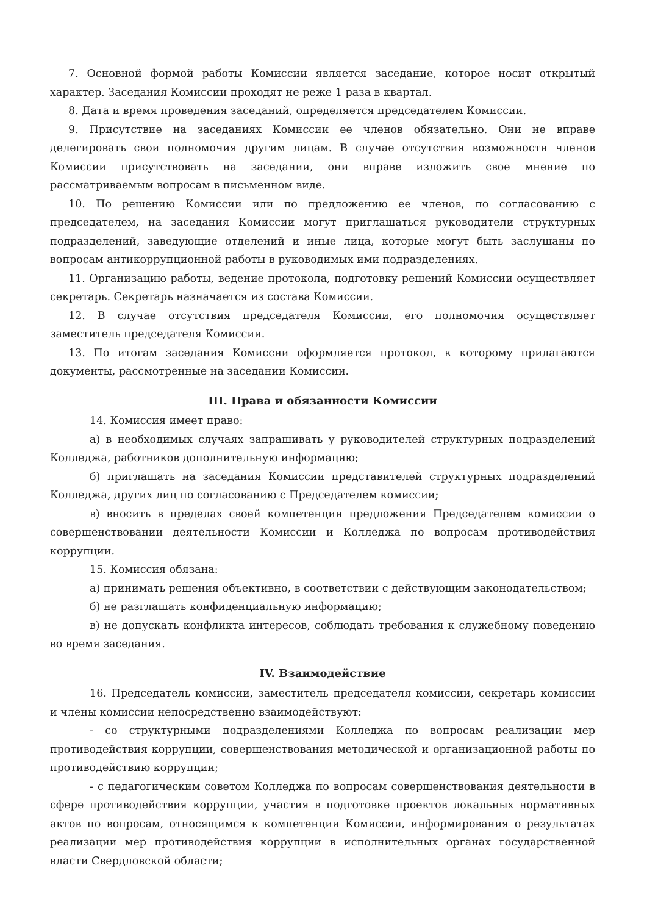7. Основной формой работы Комиссии является заседание, которое носит открытый характер. Заседания Комиссии проходят не реже 1 раза в квартал.
8. Дата и время проведения заседаний, определяется председателем Комиссии.
9. Присутствие на заседаниях Комиссии ее членов обязательно. Они не вправе делегировать свои полномочия другим лицам. В случае отсутствия возможности членов Комиссии присутствовать на заседании, они вправе изложить свое мнение по рассматриваемым вопросам в письменном виде.
10. По решению Комиссии или по предложению ее членов, по согласованию с председателем, на заседания Комиссии могут приглашаться руководители структурных подразделений, заведующие отделений и иные лица, которые могут быть заслушаны по вопросам антикоррупционной работы в руководимых ими подразделениях.
11. Организацию работы, ведение протокола, подготовку решений Комиссии осуществляет секретарь. Секретарь назначается из состава Комиссии.
12. В случае отсутствия председателя Комиссии, его полномочия осуществляет заместитель председателя Комиссии.
13. По итогам заседания Комиссии оформляется протокол, к которому прилагаются документы, рассмотренные на заседании Комиссии.
III. Права и обязанности Комиссии
14. Комиссия имеет право:
а) в необходимых случаях запрашивать у руководителей структурных подразделений Колледжа, работников дополнительную информацию;
б) приглашать на заседания Комиссии представителей структурных подразделений Колледжа, других лиц по согласованию с Председателем комиссии;
в) вносить в пределах своей компетенции предложения Председателем комиссии о совершенствовании деятельности Комиссии и Колледжа по вопросам противодействия коррупции.
15. Комиссия обязана:
а) принимать решения объективно, в соответствии с действующим законодательством;
б) не разглашать конфиденциальную информацию;
в) не допускать конфликта интересов, соблюдать требования к служебному поведению во время заседания.
IV. Взаимодействие
16. Председатель комиссии, заместитель председателя комиссии, секретарь комиссии и члены комиссии непосредственно взаимодействуют:
- со структурными подразделениями Колледжа по вопросам реализации мер противодействия коррупции, совершенствования методической и организационной работы по противодействию коррупции;
- с педагогическим советом Колледжа по вопросам совершенствования деятельности в сфере противодействия коррупции, участия в подготовке проектов локальных нормативных актов по вопросам, относящимся к компетенции Комиссии, информирования о результатах реализации мер противодействия коррупции в исполнительных органах государственной власти Свердловской области;